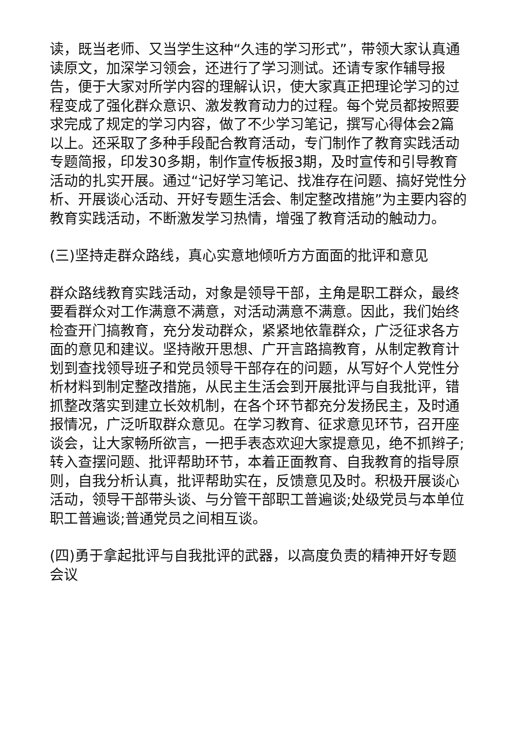读，既当老师、又当学生这种“久违的学习形式”，带领大家认真通读原文，加深学习领会，还进行了学习测试。还请专家作辅导报告，便于大家对所学内容的理解认识，使大家真正把理论学习的过程变成了强化群众意识、激发教育动力的过程。每个党员都按照要求完成了规定的学习内容，做了不少学习笔记，撰写心得体会2篇以上。还采取了多种手段配合教育活动，专门制作了教育实践活动专题简报，印发30多期，制作宣传板报3期，及时宣传和引导教育活动的扎实开展。通过“记好学习笔记、找准存在问题、搞好党性分析、开展谈心活动、开好专题生活会、制定整改措施”为主要内容的教育实践活动，不断激发学习热情，增强了教育活动的触动力。
(三)坚持走群众路线，真心实意地倾听方方面面的批评和意见
群众路线教育实践活动，对象是领导干部，主角是职工群众，最终要看群众对工作满意不满意，对活动满意不满意。因此，我们始终检查开门搞教育，充分发动群众，紧紧地依靠群众，广泛征求各方面的意见和建议。坚持敞开思想、广开言路搞教育，从制定教育计划到查找领导班子和党员领导干部存在的问题，从写好个人党性分析材料到制定整改措施，从民主生活会到开展批评与自我批评，错抓整改落实到建立长效机制，在各个环节都充分发扬民主，及时通报情况，广泛听取群众意见。在学习教育、征求意见环节，召开座谈会，让大家畅所欲言，一把手表态欢迎大家提意见，绝不抓辫子;转入查摆问题、批评帮助环节，本着正面教育、自我教育的指导原则，自我分析认真，批评帮助实在，反馈意见及时。积极开展谈心活动，领导干部带头谈、与分管干部职工普遍谈;处级党员与本单位职工普遍谈;普通党员之间相互谈。
(四)勇于拿起批评与自我批评的武器，以高度负责的精神开好专题会议